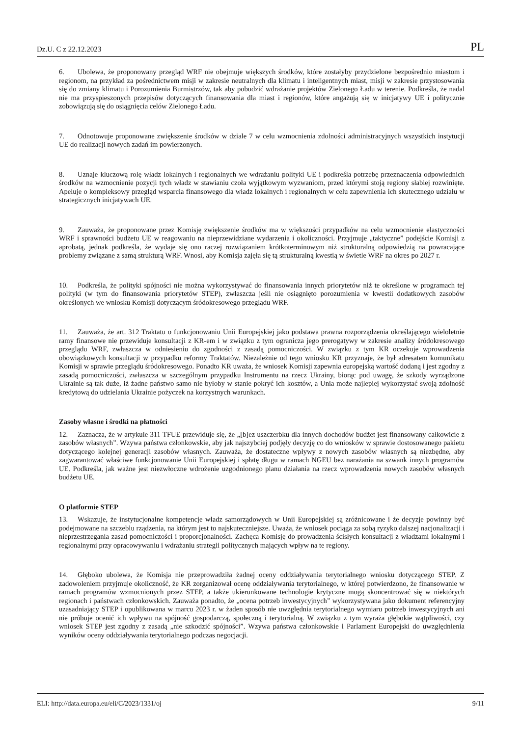Dz.U. C z 22.12.2023 PL
6. Ubolewa, że proponowany przegląd WRF nie obejmuje większych środków, które zostałyby przydzielone bezpośrednio miastom i regionom, na przykład za pośrednictwem misji w zakresie neutralnych dla klimatu i inteligentnych miast, misji w zakresie przystosowania się do zmiany klimatu i Porozumienia Burmistrzów, tak aby pobudzić wdrażanie projektów Zielonego Ładu w terenie. Podkreśla, że nadal nie ma przyspieszonych przepisów dotyczących finansowania dla miast i regionów, które angażują się w inicjatywy UE i politycznie zobowiązują się do osiągnięcia celów Zielonego Ładu.
7. Odnotowuje proponowane zwiększenie środków w dziale 7 w celu wzmocnienia zdolności administracyjnych wszystkich instytucji UE do realizacji nowych zadań im powierzonych.
8. Uznaje kluczową rolę władz lokalnych i regionalnych we wdrażaniu polityki UE i podkreśla potrzebę przeznaczenia odpowiednich środków na wzmocnienie pozycji tych władz w stawianiu czoła wyjątkowym wyzwaniom, przed którymi stoją regiony słabiej rozwinięte. Apeluje o kompleksowy przegląd wsparcia finansowego dla władz lokalnych i regionalnych w celu zapewnienia ich skutecznego udziału w strategicznych inicjatywach UE.
9. Zauważa, że proponowane przez Komisję zwiększenie środków ma w większości przypadków na celu wzmocnienie elastyczności WRF i sprawności budżetu UE w reagowaniu na nieprzewidziane wydarzenia i okoliczności. Przyjmuje „taktyczne” podejście Komisji z aprobatą, jednak podkreśla, że wydaje się ono raczej rozwiązaniem krótkoterminowym niż strukturalną odpowiedzią na powracające problemy związane z samą strukturą WRF. Wnosi, aby Komisja zajęła się tą strukturalną kwestią w świetle WRF na okres po 2027 r.
10. Podkreśla, że polityki spójności nie można wykorzystywać do finansowania innych priorytetów niż te określone w programach tej polityki (w tym do finansowania priorytetów STEP), zwłaszcza jeśli nie osiągnięto porozumienia w kwestii dodatkowych zasobów określonych we wniosku Komisji dotyczącym śródokresowego przeglądu WRF.
11. Zauważa, że art. 312 Traktatu o funkcjonowaniu Unii Europejskiej jako podstawa prawna rozporządzenia określającego wieloletnie ramy finansowe nie przewiduje konsultacji z KR-em i w związku z tym ogranicza jego prerogatywy w zakresie analizy śródokresowego przeglądu WRF, zwłaszcza w odniesieniu do zgodności z zasadą pomocniczości. W związku z tym KR oczekuje wprowadzenia obowiązkowych konsultacji w przypadku reformy Traktatów. Niezależnie od tego wniosku KR przyznaje, że był adresatem komunikatu Komisji w sprawie przeglądu śródokresowego. Ponadto KR uważa, że wniosek Komisji zapewnia europejską wartość dodaną i jest zgodny z zasadą pomocniczości, zwłaszcza w szczególnym przypadku Instrumentu na rzecz Ukrainy, biorąc pod uwagę, że szkody wyrządzone Ukrainie są tak duże, iż żadne państwo samo nie byłoby w stanie pokryć ich kosztów, a Unia może najlepiej wykorzystać swoją zdolność kredytową do udzielania Ukrainie pożyczek na korzystnych warunkach.
Zasoby własne i środki na płatności
12. Zaznacza, że w artykule 311 TFUE przewiduje się, że „[b]ez uszczerbku dla innych dochodów budżet jest finansowany całkowicie z zasobów własnych”. Wzywa państwa członkowskie, aby jak najszybciej podjęły decyzję co do wniosków w sprawie dostosowanego pakietu dotyczącego kolejnej generacji zasobów własnych. Zauważa, że dostateczne wpływy z nowych zasobów własnych są niezbędne, aby zagwarantować właściwe funkcjonowanie Unii Europejskiej i spłatę długu w ramach NGEU bez narażania na szwank innych programów UE. Podkreśla, jak ważne jest niezwłoczne wdrożenie uzgodnionego planu działania na rzecz wprowadzenia nowych zasobów własnych budżetu UE.
O platformie STEP
13. Wskazuje, że instytucjonalne kompetencje władz samorządowych w Unii Europejskiej są zróżnicowane i że decyzje powinny być podejmowane na szczeblu rządzenia, na którym jest to najskuteczniejsze. Uważa, że wniosek pociąga za sobą ryzyko dalszej nacjonalizacji i nieprzestrzegania zasad pomocniczości i proporcjonalności. Zachęca Komisję do prowadzenia ścisłych konsultacji z władzami lokalnymi i regionalnymi przy opracowywaniu i wdrażaniu strategii politycznych mających wpływ na te regiony.
14. Głęboko ubolewa, że Komisja nie przeprowadziła żadnej oceny oddziaływania terytorialnego wniosku dotyczącego STEP. Z zadowoleniem przyjmuje okoliczność, że KR zorganizował ocenę oddziaływania terytorialnego, w której potwierdzono, że finansowanie w ramach programów wzmocnionych przez STEP, a także ukierunkowane technologie krytyczne mogą skoncentrować się w niektórych regionach i państwach członkowskich. Zauważa ponadto, że „ocena potrzeb inwestycyjnych” wykorzystywana jako dokument referencyjny uzasadniający STEP i opublikowana w marcu 2023 r. w żaden sposób nie uwzględnia terytorialnego wymiaru potrzeb inwestycyjnych ani nie próbuje ocenić ich wpływu na spójność gospodarczą, społeczną i terytorialną. W związku z tym wyraża głębokie wątpliwości, czy wniosek STEP jest zgodny z zasadą „nie szkodzić spójności”. Wzywa państwa członkowskie i Parlament Europejski do uwzględnienia wyników oceny oddziaływania terytorialnego podczas negocjacji.
ELI: http://data.europa.eu/eli/C/2023/1331/oj 9/11